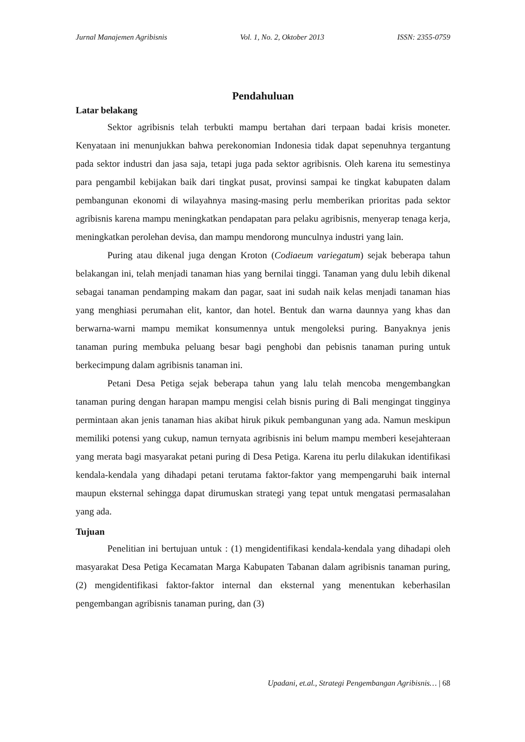Jurnal Manajemen Agribisnis Vol. 1, No. 2, Oktober 2013 ISSN: 2355-0759
Pendahuluan
Latar belakang
Sektor agribisnis telah terbukti mampu bertahan dari terpaan badai krisis moneter. Kenyataan ini menunjukkan bahwa perekonomian Indonesia tidak dapat sepenuhnya tergantung pada sektor industri dan jasa saja, tetapi juga pada sektor agribisnis. Oleh karena itu semestinya para pengambil kebijakan baik dari tingkat pusat, provinsi sampai ke tingkat kabupaten dalam pembangunan ekonomi di wilayahnya masing-masing perlu memberikan prioritas pada sektor agribisnis karena mampu meningkatkan pendapatan para pelaku agribisnis, menyerap tenaga kerja, meningkatkan perolehan devisa, dan mampu mendorong munculnya industri yang lain.
Puring atau dikenal juga dengan Kroton (Codiaeum variegatum) sejak beberapa tahun belakangan ini, telah menjadi tanaman hias yang bernilai tinggi. Tanaman yang dulu lebih dikenal sebagai tanaman pendamping makam dan pagar, saat ini sudah naik kelas menjadi tanaman hias yang menghiasi perumahan elit, kantor, dan hotel. Bentuk dan warna daunnya yang khas dan berwarna-warni mampu memikat konsumennya untuk mengoleksi puring. Banyaknya jenis tanaman puring membuka peluang besar bagi penghobi dan pebisnis tanaman puring untuk berkecimpung dalam agribisnis tanaman ini.
Petani Desa Petiga sejak beberapa tahun yang lalu telah mencoba mengembangkan tanaman puring dengan harapan mampu mengisi celah bisnis puring di Bali mengingat tingginya permintaan akan jenis tanaman hias akibat hiruk pikuk pembangunan yang ada. Namun meskipun memiliki potensi yang cukup, namun ternyata agribisnis ini belum mampu memberi kesejahteraan yang merata bagi masyarakat petani puring di Desa Petiga. Karena itu perlu dilakukan identifikasi kendala-kendala yang dihadapi petani terutama faktor-faktor yang mempengaruhi baik internal maupun eksternal sehingga dapat dirumuskan strategi yang tepat untuk mengatasi permasalahan yang ada.
Tujuan
Penelitian ini bertujuan untuk : (1) mengidentifikasi kendala-kendala yang dihadapi oleh masyarakat Desa Petiga Kecamatan Marga Kabupaten Tabanan dalam agribisnis tanaman puring, (2) mengidentifikasi faktor-faktor internal dan eksternal yang menentukan keberhasilan pengembangan agribisnis tanaman puring, dan (3)
Upadani, et.al., Strategi Pengembangan Agribisnis… | 68